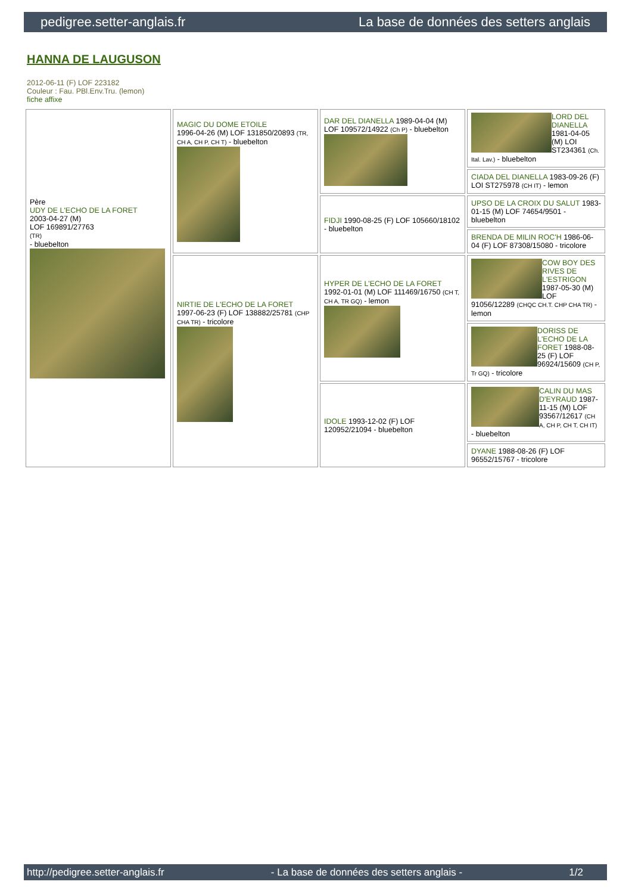pedigree.setter-anglais.fr La base de données des setters anglais
HANNA DE LAUGUSON
2012-06-11 (F) LOF 223182
Couleur : Fau. PBl.Env.Tru. (lemon)
fiche affixe
| Père UDY DE L'ECHO DE LA FORET 2003-04-27 (M) LOF 169891/27763 (TR) - bluebelton | MAGIC DU DOME ETOILE 1996-04-26 (M) LOF 131850/20893 (TR, CH A, CH P, CH T) - bluebelton | DAR DEL DIANELLA 1989-04-04 (M) LOF 109572/14922 (Ch P) - bluebelton | LORD DEL DIANELLA 1981-04-05 (M) LOI ST234361 (Ch. Ital. Lav.) - bluebelton |
| | | | CIADA DEL DIANELLA 1983-09-26 (F) LOI ST275978 (CH IT) - lemon |
| | | FIDJI 1990-08-25 (F) LOF 105660/18102 - bluebelton | UPSO DE LA CROIX DU SALUT 1983-01-15 (M) LOF 74654/9501 - bluebelton |
| | | | BRENDA DE MILIN ROC'H 1986-06-04 (F) LOF 87308/15080 - tricolore |
| | NIRTIE DE L'ECHO DE LA FORET 1997-06-23 (F) LOF 138882/25781 (CHP CHA TR) - tricolore | HYPER DE L'ECHO DE LA FORET 1992-01-01 (M) LOF 111469/16750 (CH T, CH A, TR GQ) - lemon | COW BOY DES RIVES DE L'ESTRIGON 1987-05-30 (M) LOF 91056/12289 (CHQC CH.T. CHP CHA TR) - lemon |
| | | | DORISS DE L'ECHO DE LA FORET 1988-08-25 (F) LOF 96924/15609 (CH P, Tr GQ) - tricolore |
| | | IDOLE 1993-12-02 (F) LOF 120952/21094 - bluebelton | CALIN DU MAS D'EYRAUD 1987-11-15 (M) LOF 93567/12617 (CH A, CH P, CH T, CH IT) - bluebelton |
| | | | DYANE 1988-08-26 (F) LOF 96552/15767 - tricolore |
http://pedigree.setter-anglais.fr - La base de données des setters anglais - 1/2